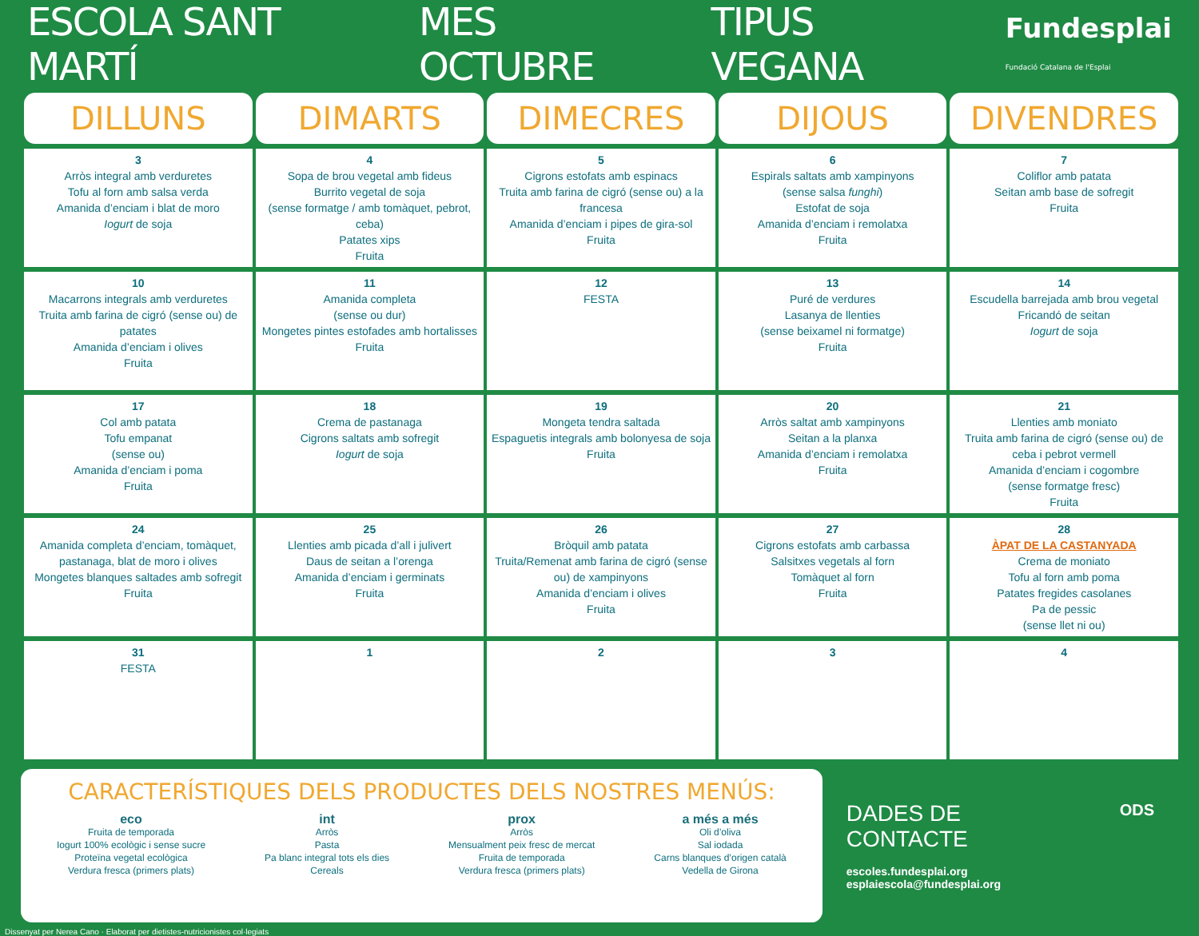ESCOLA SANT MARTÍ MES OCTUBRE TIPUS VEGANA Fundesplai
Fundació Catalana de l'Esplai
| DILLUNS | DIMARTS | DIMECRES | DIJOUS | DIVENDRES |
| --- | --- | --- | --- | --- |
| 3 Arròs integral amb verduretes Tofu al forn amb salsa verda Amanida d’enciam i blat de moro Iogurt de soja | 4 Sopa de brou vegetal amb fideus Burrito vegetal de soja (sense formatge / amb tomàquet, pebrot, ceba) Patates xips Fruita | 5 Cigrons estofats amb espinacs Truita amb farina de cigró (sense ou) a la francesa Amanida d’enciam i pipes de gira-sol Fruita | 6 Espirals saltats amb xampinyons (sense salsa funghi ) Estofat de soja Amanida d’enciam i remolatxa Fruita | 7 Coliflor amb patata Seitan amb base de sofregit Fruita |
| 10 Macarrons integrals amb verduretes Truita amb farina de cigró (sense ou) de patates Amanida d’enciam i olives Fruita | 11 Amanida completa (sense ou dur) Mongetes pintes estofades amb hortalisses Fruita | 12 FESTA | 13 Puré de verdures Lasanya de llenties (sense beixamel ni formatge) Fruita | 14 Escudella barrejada amb brou vegetal Fricandó de seitan Iogurt de soja |
| 17 Col amb patata Tofu empanat (sense ou) Amanida d’enciam i poma Fruita | 18 Crema de pastanaga Cigrons saltats amb sofregit Iogurt de soja | 19 Mongeta tendra saltada Espaguetis integrals amb bolonyesa de soja Fruita | 20 Arròs saltat amb xampinyons Seitan a la planxa Amanida d’enciam i remolatxa Fruita | 21 Llenties amb moniato Truita amb farina de cigró (sense ou) de ceba i pebrot vermell Amanida d’enciam i cogombre (sense formatge fresc) Fruita |
| 24 Amanida completa d’enciam, tomàquet, pastanaga, blat de moro i olives Mongetes blanques saltades amb sofregit Fruita | 25 Llenties amb picada d’all i julivert Daus de seitan a l’orenga Amanida d’enciam i germinats Fruita | 26 Bròquil amb patata Truita/Remenat amb farina de cigró (sense ou) de xampinyons Amanida d’enciam i olives Fruita | 27 Cigrons estofats amb carbassa Salsitxes vegetals al forn Tomàquet al forn Fruita | 28 ÀPAT DE LA CASTANYADA Crema de moniato Tofu al forn amb poma Patates fregides casolanes Pa de pessic (sense llet ni ou) |
| 31 FESTA | 1 | 2 | 3 | 4 |
CARACTERÍSTIQUES DELS PRODUCTES DELS NOSTRES MENÚS:
eco
Fruita de temporada
Iogurt 100% ecològic i sense sucre
Proteïna vegetal ecològica
Verdura fresca (primers plats)
int
Arròs
Pasta
Pa blanc integral tots els dies
Cereals
prox
Arròs
Mensualment peix fresc de mercat
Fruita de temporada
Verdura fresca (primers plats)
a més a més
Oli d’oliva
Sal iodada
Carns blanques d’origen català
Vedella de Girona
DADES DE CONTACTE
escoles.fundesplai.org
esplaiescola@fundesplai.org
ODS
Dissenyat per Nerea Cano · Elaborat per dietistes-nutricionistes col·legiats